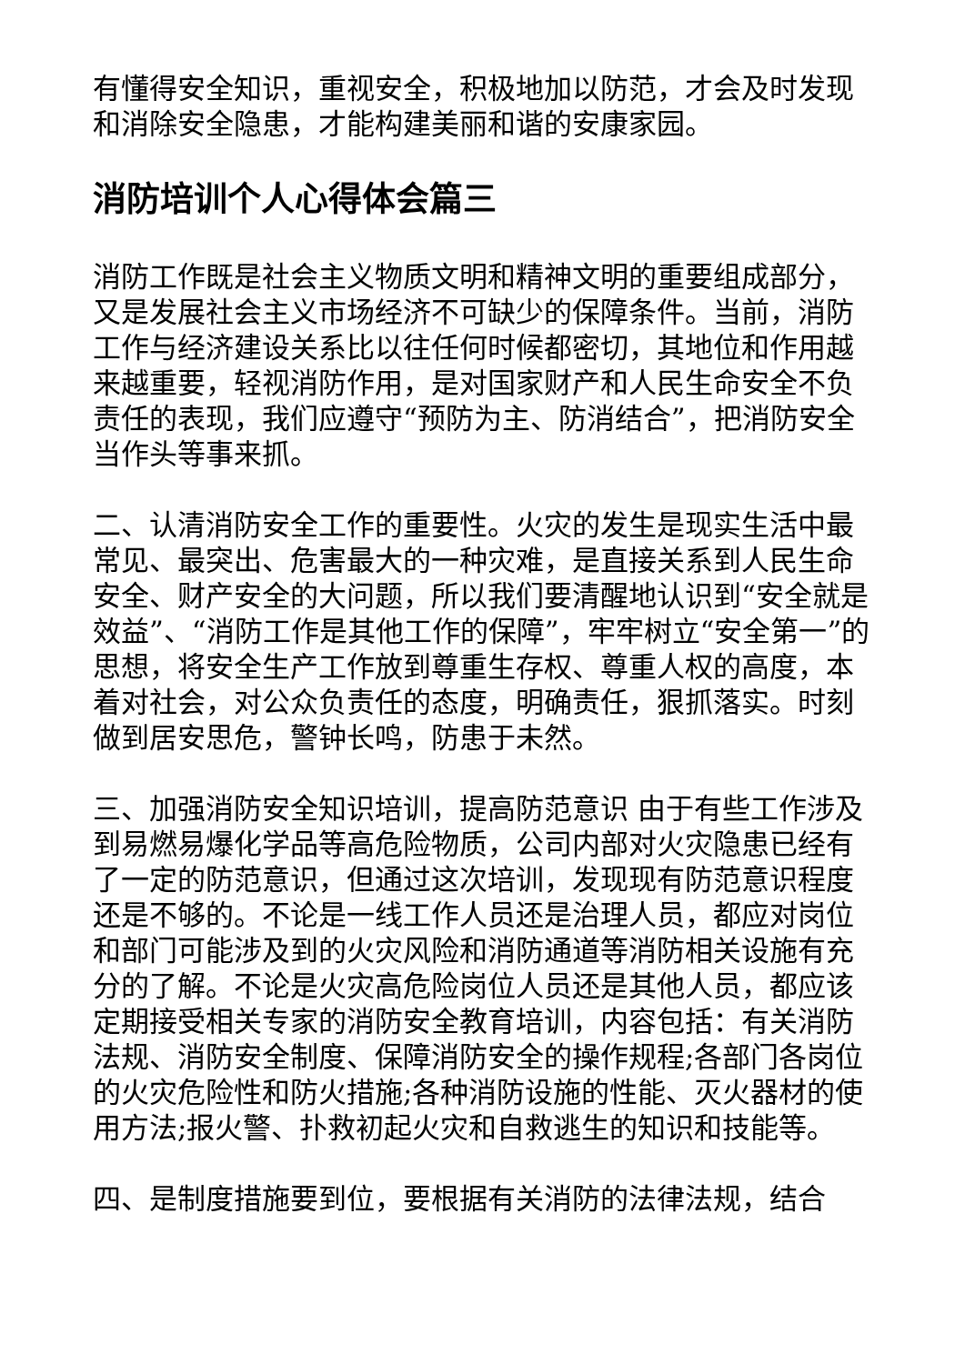有懂得安全知识，重视安全，积极地加以防范，才会及时发现和消除安全隐患，才能构建美丽和谐的安康家园。
消防培训个人心得体会篇三
消防工作既是社会主义物质文明和精神文明的重要组成部分，又是发展社会主义市场经济不可缺少的保障条件。当前，消防工作与经济建设关系比以往任何时候都密切，其地位和作用越来越重要，轻视消防作用，是对国家财产和人民生命安全不负责任的表现，我们应遵守“预防为主、防消结合”，把消防安全当作头等事来抓。
二、认清消防安全工作的重要性。火灾的发生是现实生活中最常见、最突出、危害最大的一种灾难，是直接关系到人民生命安全、财产安全的大问题，所以我们要清醒地认识到“安全就是效益”、“消防工作是其他工作的保障”，牢牢树立“安全第一”的思想，将安全生产工作放到尊重生存权、尊重人权的高度，本着对社会，对公众负责任的态度，明确责任，狠抓落实。时刻做到居安思危，警钟长鸣，防患于未然。
三、加强消防安全知识培训，提高防范意识 由于有些工作涉及到易燃易爆化学品等高危险物质，公司内部对火灾隐患已经有了一定的防范意识，但通过这次培训，发现现有防范意识程度还是不够的。不论是一线工作人员还是治理人员，都应对岗位和部门可能涉及到的火灾风险和消防通道等消防相关设施有充分的了解。不论是火灾高危险岗位人员还是其他人员，都应该定期接受相关专家的消防安全教育培训，内容包括：有关消防法规、消防安全制度、保障消防安全的操作规程;各部门各岗位的火灾危险性和防火措施;各种消防设施的性能、灭火器材的使用方法;报火警、扑救初起火灾和自救逃生的知识和技能等。
四、是制度措施要到位，要根据有关消防的法律法规，结合